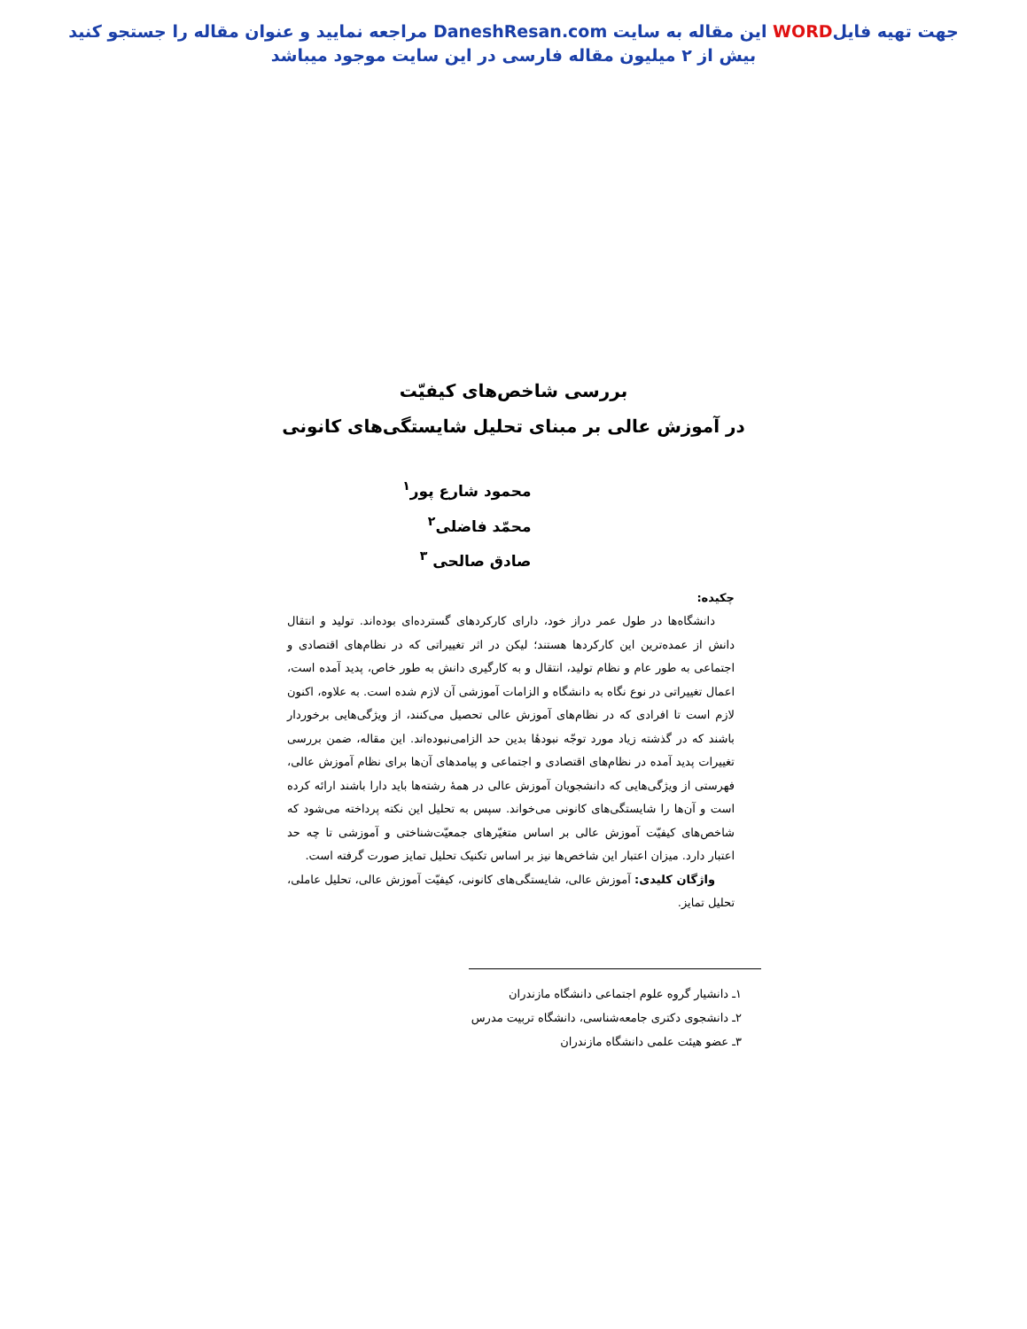جهت تهیه فایلWORD این مقاله به سایت DaneshResan.com مراجعه نمایید و عنوان مقاله را جستجو کنید
بیش از ۲ میلیون مقاله فارسی در این سایت موجود میباشد
بررسی شاخص‌های کیفیّت
در آموزش عالی بر مبنای تحلیل شایستگی‌های کانونی
محمود شارع پور<sup>۱</sup>
محمّد فاضلی<sup>۲</sup>
صادق صالحی <sup>۳</sup>
چکیده:
دانشگاه‌ها در طول عمر دراز خود، دارای کارکردهای گسترده‌ای بوده‌اند. تولید و انتقال دانش از عمده‌ترین این کارکردها هستند؛ لیکن در اثر تغییراتی که در نظام‌های اقتصادی و اجتماعی به طور عام و نظام تولید، انتقال و به کارگیری دانش به طور خاص، پدید آمده است، اعمال تغییراتی در نوع نگاه به دانشگاه و الزامات آموزشی آن لازم شده است. به علاوه، اکنون لازم است تا افرادی که در نظام‌های آموزش عالی تحصیل می‌کنند، از ویژگی‌هایی برخوردار باشند که در گذشته زیاد مورد توجّه نبودهٔا بدین حد الزامی‌نبوده‌اند. این مقاله، ضمن بررسی تغییرات پدید آمده در نظام‌های اقتصادی و اجتماعی و پیامدهای آن‌ها برای نظام آموزش عالی، فهرستی از ویژگی‌هایی که دانشجویان آموزش عالی در همهٔ رشته‌ها باید دارا باشند ارائه کرده است و آن‌ها را شایستگی‌های کانونی می‌خواند. سپس به تحلیل این نکته پرداخته می‌شود که شاخص‌های کیفیّت آموزش عالی بر اساس متغیّرهای جمعیّت‌شناختی و آموزشی تا چه حد اعتبار دارد. میزان اعتبار این شاخص‌ها نیز بر اساس تکنیک تحلیل تمایز صورت گرفته است.
واژگان کلیدی: آموزش عالی، شایستگی‌های کانونی، کیفیّت آموزش عالی، تحلیل عاملی، تحلیل تمایز.
۱ـ دانشیار گروه علوم اجتماعی دانشگاه مازندران
۲ـ دانشجوی دکتری جامعه‌شناسی، دانشگاه تربیت مدرس
۳ـ عضو هیئت علمی دانشگاه مازندران